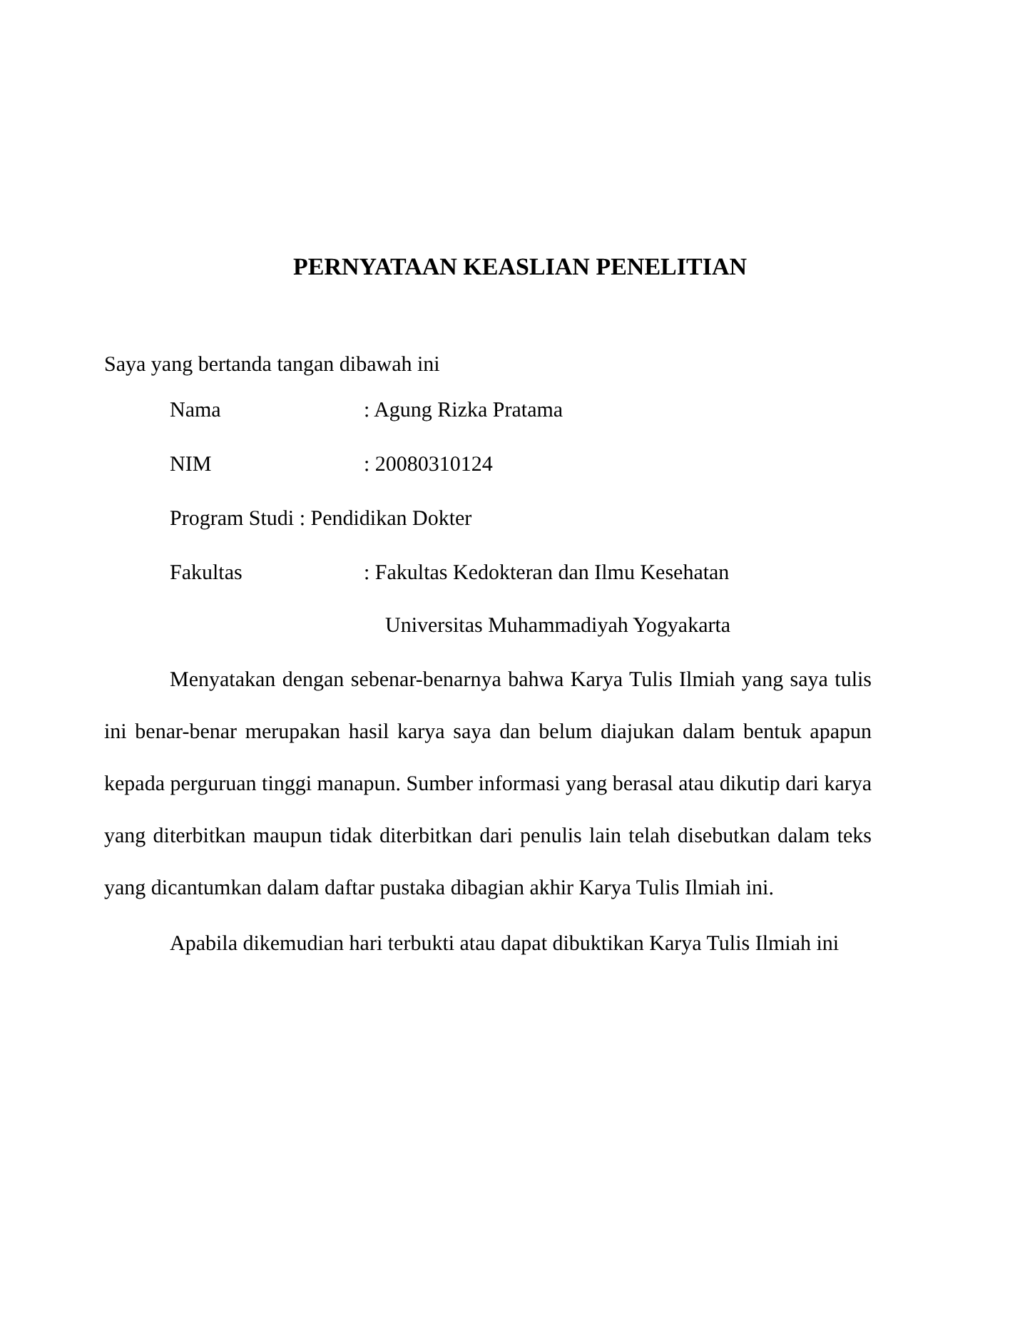PERNYATAAN KEASLIAN PENELITIAN
Saya yang bertanda tangan dibawah ini
| Nama | : Agung Rizka Pratama |
| NIM | : 20080310124 |
| Program Studi : Pendidikan Dokter | |
| Fakultas | : Fakultas Kedokteran dan Ilmu Kesehatan Universitas Muhammadiyah Yogyakarta |
Menyatakan dengan sebenar-benarnya bahwa Karya Tulis Ilmiah yang saya tulis ini benar-benar merupakan hasil karya saya dan belum diajukan dalam bentuk apapun kepada perguruan tinggi manapun. Sumber informasi yang berasal atau dikutip dari karya yang diterbitkan maupun tidak diterbitkan dari penulis lain telah disebutkan dalam teks yang dicantumkan dalam daftar pustaka dibagian akhir Karya Tulis Ilmiah ini.
Apabila dikemudian hari terbukti atau dapat dibuktikan Karya Tulis Ilmiah ini